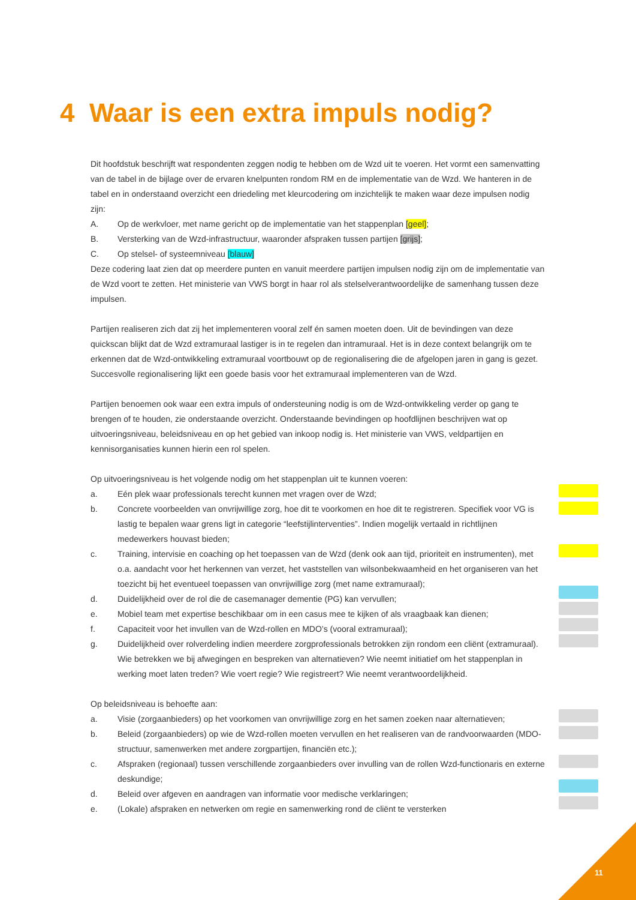4 Waar is een extra impuls nodig?
Dit hoofdstuk beschrijft wat respondenten zeggen nodig te hebben om de Wzd uit te voeren. Het vormt een samenvatting van de tabel in de bijlage over de ervaren knelpunten rondom RM en de implementatie van de Wzd. We hanteren in de tabel en in onderstaand overzicht een driedeling met kleurcodering om inzichtelijk te maken waar deze impulsen nodig zijn:
A. Op de werkvloer, met name gericht op de implementatie van het stappenplan [geel];
B. Versterking van de Wzd-infrastructuur, waaronder afspraken tussen partijen [grijs];
C. Op stelsel- of systeemniveau [blauw]
Deze codering laat zien dat op meerdere punten en vanuit meerdere partijen impulsen nodig zijn om de implementatie van de Wzd voort te zetten. Het ministerie van VWS borgt in haar rol als stelselverantwoordelijke de samenhang tussen deze impulsen.
Partijen realiseren zich dat zij het implementeren vooral zelf én samen moeten doen. Uit de bevindingen van deze quickscan blijkt dat de Wzd extramuraal lastiger is in te regelen dan intramuraal. Het is in deze context belangrijk om te erkennen dat de Wzd-ontwikkeling extramuraal voortbouwt op de regionalisering die de afgelopen jaren in gang is gezet. Succesvolle regionalisering lijkt een goede basis voor het extramuraal implementeren van de Wzd.
Partijen benoemen ook waar een extra impuls of ondersteuning nodig is om de Wzd-ontwikkeling verder op gang te brengen of te houden, zie onderstaande overzicht. Onderstaande bevindingen op hoofdlijnen beschrijven wat op uitvoeringsniveau, beleidsniveau en op het gebied van inkoop nodig is. Het ministerie van VWS, veldpartijen en kennisorganisaties kunnen hierin een rol spelen.
Op uitvoeringsniveau is het volgende nodig om het stappenplan uit te kunnen voeren:
a. Eén plek waar professionals terecht kunnen met vragen over de Wzd;
b. Concrete voorbeelden van onvrijwillige zorg, hoe dit te voorkomen en hoe dit te registreren. Specifiek voor VG is lastig te bepalen waar grens ligt in categorie “leefstijlinterventies”. Indien mogelijk vertaald in richtlijnen medewerkers houvast bieden;
c. Training, intervisie en coaching op het toepassen van de Wzd (denk ook aan tijd, prioriteit en instrumenten), met o.a. aandacht voor het herkennen van verzet, het vaststellen van wilsonbekwaamheid en het organiseren van het toezicht bij het eventueel toepassen van onvrijwillige zorg (met name extramuraal);
d. Duidelijkheid over de rol die de casemanager dementie (PG) kan vervullen;
e. Mobiel team met expertise beschikbaar om in een casus mee te kijken of als vraagbaak kan dienen;
f. Capaciteit voor het invullen van de Wzd-rollen en MDO’s (vooral extramuraal);
g. Duidelijkheid over rolverdeling indien meerdere zorgprofessionals betrokken zijn rondom een cliënt (extramuraal). Wie betrekken we bij afwegingen en bespreken van alternatieven? Wie neemt initiatief om het stappenplan in werking moet laten treden? Wie voert regie? Wie registreert? Wie neemt verantwoordelijkheid.
Op beleidsniveau is behoefte aan:
a. Visie (zorgaanbieders) op het voorkomen van onvrijwillige zorg en het samen zoeken naar alternatieven;
b. Beleid (zorgaanbieders) op wie de Wzd-rollen moeten vervullen en het realiseren van de randvoorwaarden (MDO- structuur, samenwerken met andere zorgpartijen, financiën etc.);
c. Afspraken (regionaal) tussen verschillende zorgaanbieders over invulling van de rollen Wzd-functionaris en externe deskundige;
d. Beleid over afgeven en aandragen van informatie voor medische verklaringen;
e. (Lokale) afspraken en netwerken om regie en samenwerking rond de cliënt te versterken
11